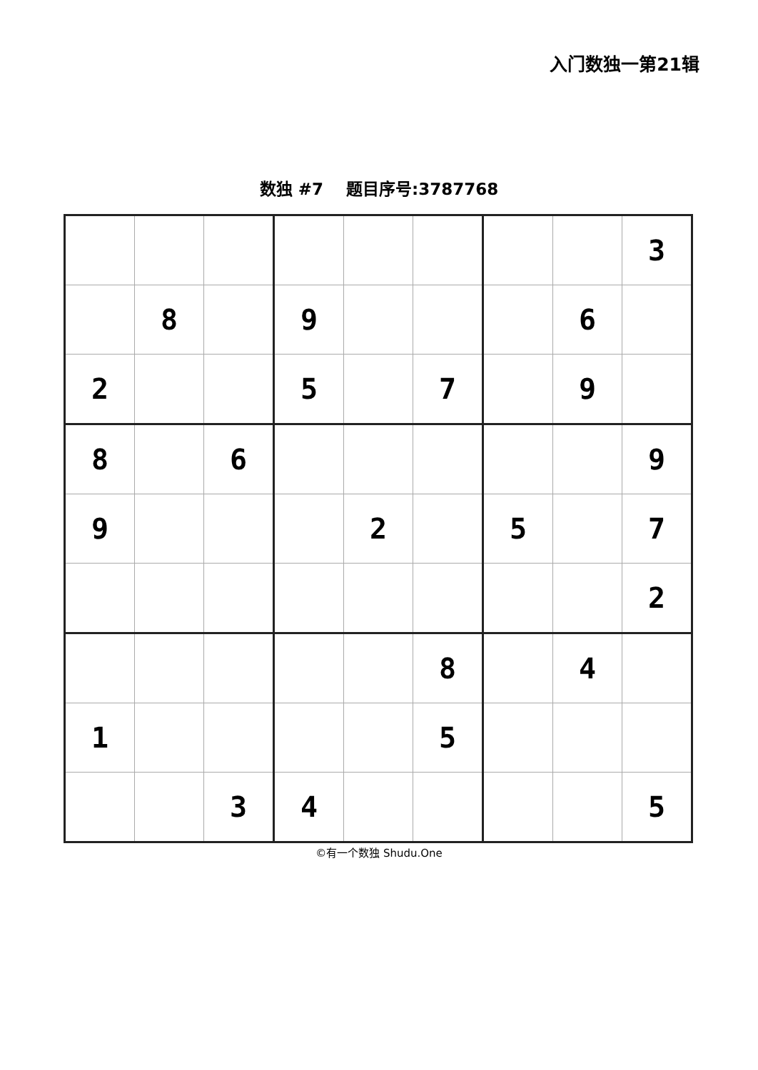入门数独一第21辑
数独 #7 题目序号:3787768
| | | | | | | | | 3 |
| | 8 | | 9 | | | | 6 | |
| 2 | | | 5 | | 7 | | 9 | |
| 8 | | 6 | | | | | | 9 |
| 9 | | | | 2 | | 5 | | 7 |
| | | | | | | | | 2 |
| | | | | | 8 | | 4 | |
| 1 | | | | | 5 | | | |
| | | 3 | 4 | | | | | 5 |
©有一个数独 Shudu.One